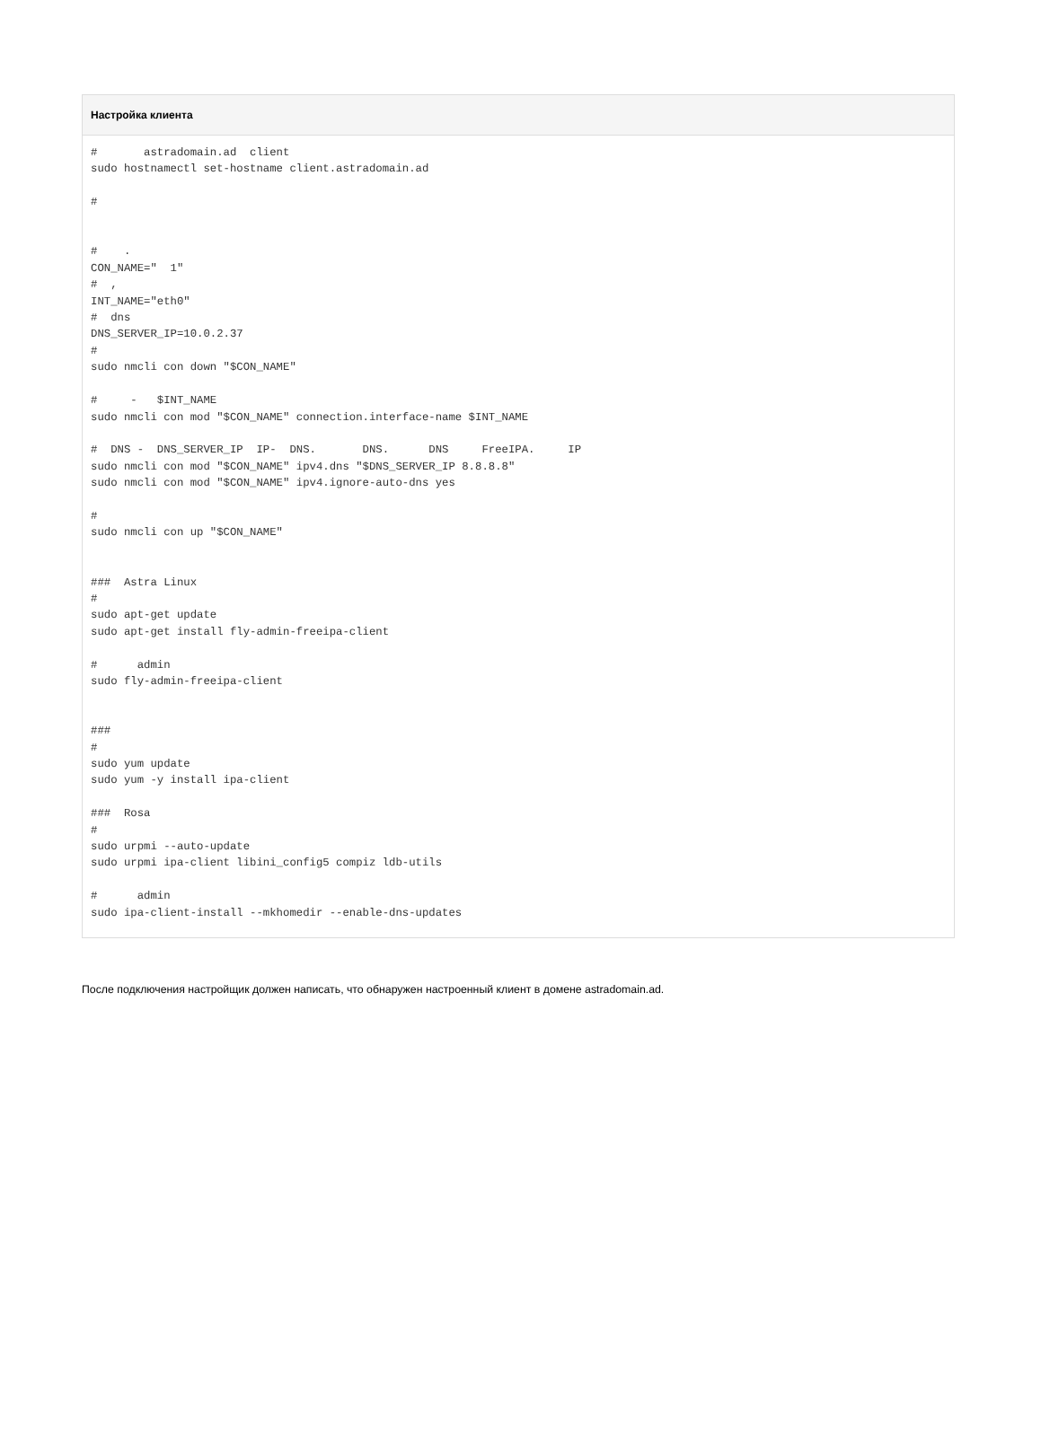Настройка клиента
#       astradomain.ad  client
sudo hostnamectl set-hostname client.astradomain.ad

#


#    .
CON_NAME="  1"
#  ,
INT_NAME="eth0"
#  dns
DNS_SERVER_IP=10.0.2.37
#
sudo nmcli con down "$CON_NAME"

#     -   $INT_NAME
sudo nmcli con mod "$CON_NAME" connection.interface-name $INT_NAME

#  DNS -  DNS_SERVER_IP  IP-  DNS.       DNS.      DNS     FreeIPA.     IP
sudo nmcli con mod "$CON_NAME" ipv4.dns "$DNS_SERVER_IP 8.8.8.8"
sudo nmcli con mod "$CON_NAME" ipv4.ignore-auto-dns yes

#
sudo nmcli con up "$CON_NAME"


###  Astra Linux
#
sudo apt-get update
sudo apt-get install fly-admin-freeipa-client

#      admin
sudo fly-admin-freeipa-client


###
#
sudo yum update
sudo yum -y install ipa-client

###  Rosa
#
sudo urpmi --auto-update
sudo urpmi ipa-client libini_config5 compiz ldb-utils

#      admin
sudo ipa-client-install --mkhomedir --enable-dns-updates
После подключения настройщик должен написать, что обнаружен настроенный клиент в домене astradomain.ad.